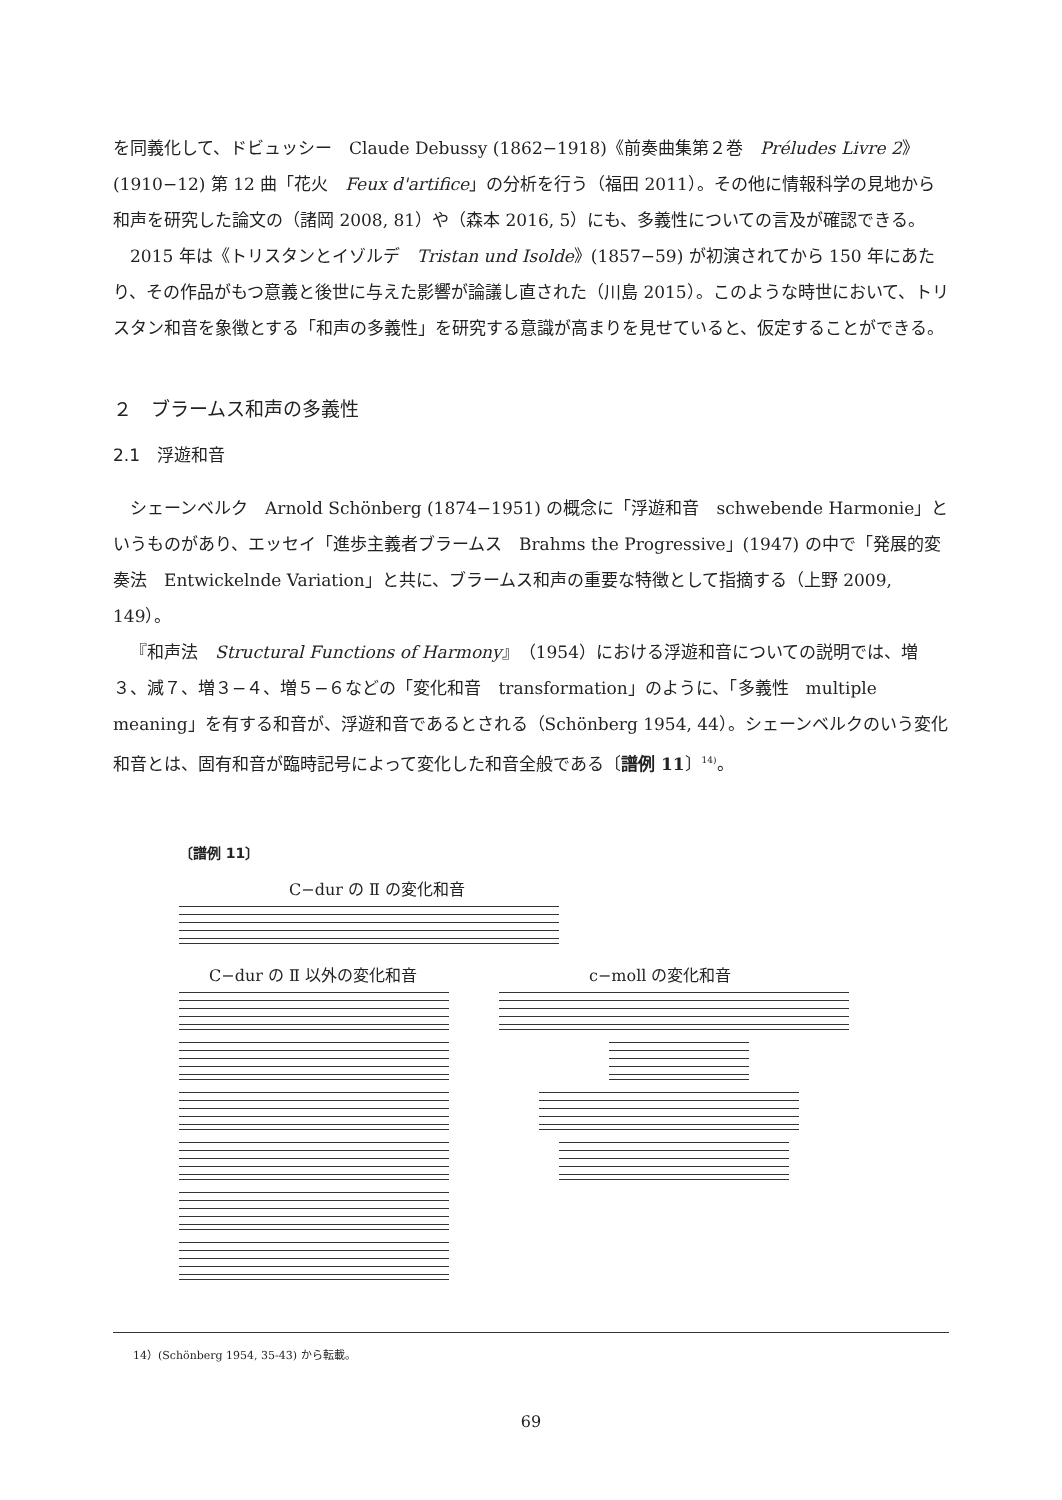を同義化して、ドビュッシー　Claude Debussy (1862−1918)《前奏曲集第２巻　Préludes Livre 2》(1910−12) 第 12 曲「花火　Feux d'artifice」の分析を行う（福田 2011）。その他に情報科学の見地から和声を研究した論文の（諸岡 2008, 81）や（森本 2016, 5）にも、多義性についての言及が確認できる。
2015 年は《トリスタンとイゾルデ　Tristan und Isolde》(1857−59) が初演されてから 150 年にあたり、その作品がもつ意義と後世に与えた影響が論議し直された（川島 2015）。このような時世において、トリスタン和音を象徴とする「和声の多義性」を研究する意識が高まりを見せていると、仮定することができる。
２　ブラームス和声の多義性
2.1　浮遊和音
シェーンベルク　Arnold Schönberg (1874−1951) の概念に「浮遊和音　schwebende Harmonie」というものがあり、エッセイ「進歩主義者ブラームス　Brahms the Progressive」(1947) の中で「発展的変奏法　Entwickelnde Variation」と共に、ブラームス和声の重要な特徴として指摘する（上野 2009, 149）。
『和声法　Structural Functions of Harmony』（1954）における浮遊和音についての説明では、増３、減７、増３−４、増５−６などの「変化和音　transformation」のように、「多義性　multiple meaning」を有する和音が、浮遊和音であるとされる（Schönberg 1954, 44）。シェーンベルクのいう変化和音とは、固有和音が臨時記号によって変化した和音全般である〔譜例 11〕<sup>14)</sup>。
〔譜例 11〕
C−dur の Ⅱ の変化和音
C−dur の Ⅱ 以外の変化和音 c−moll の変化和音
14）(Schönberg 1954, 35-43) から転載。
69